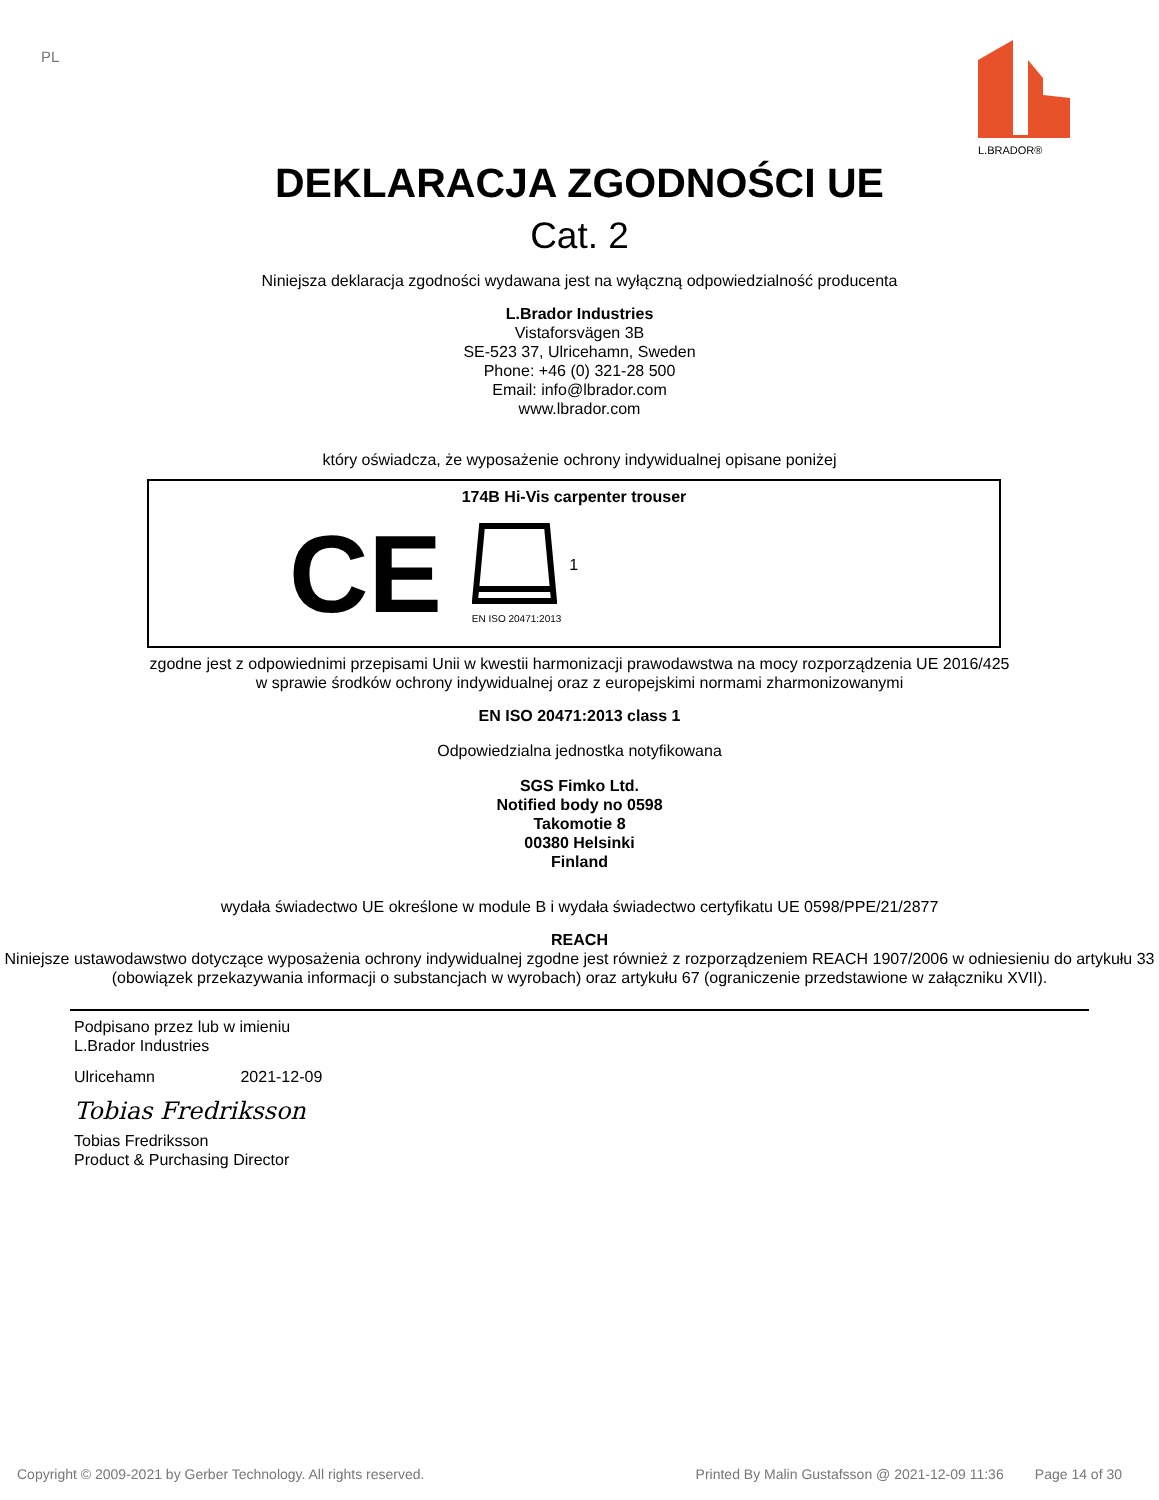PL L.BRADOR®
DEKLARACJA ZGODNOŚCI UE
Cat. 2
Niniejsza deklaracja zgodności wydawana jest na wyłączną odpowiedzialność producenta
L.Brador Industries
Vistaforsvägen 3B
SE-523 37, Ulricehamn, Sweden
Phone: +46 (0) 321-28 500
Email: info@lbrador.com
www.lbrador.com
który oświadcza, że wyposażenie ochrony indywidualnej opisane poniżej
174B Hi-Vis carpenter trouser
CE
EN ISO 20471:2013
1
zgodne jest z odpowiednimi przepisami Unii w kwestii harmonizacji prawodawstwa na mocy rozporządzenia UE 2016/425
w sprawie środków ochrony indywidualnej oraz z europejskimi normami zharmonizowanymi
EN ISO 20471:2013 class 1
Odpowiedzialna jednostka notyfikowana
SGS Fimko Ltd.
Notified body no 0598
Takomotie 8
00380 Helsinki
Finland
wydała świadectwo UE określone w module B i wydała świadectwo certyfikatu UE 0598/PPE/21/2877
REACH
Niniejsze ustawodawstwo dotyczące wyposażenia ochrony indywidualnej zgodne jest również z rozporządzeniem REACH 1907/2006 w odniesieniu do artykułu 33 (obowiązek przekazywania informacji o substancjach w wyrobach) oraz artykułu 67 (ograniczenie przedstawione w załączniku XVII).
Podpisano przez lub w imieniu
L.Brador Industries
Ulricehamn 2021-12-09
Tobias Fredriksson
Tobias Fredriksson
Product & Purchasing Director
Copyright © 2009-2021 by Gerber Technology. All rights reserved. Printed By Malin Gustafsson @ 2021-12-09 11:36 Page 14 of 30